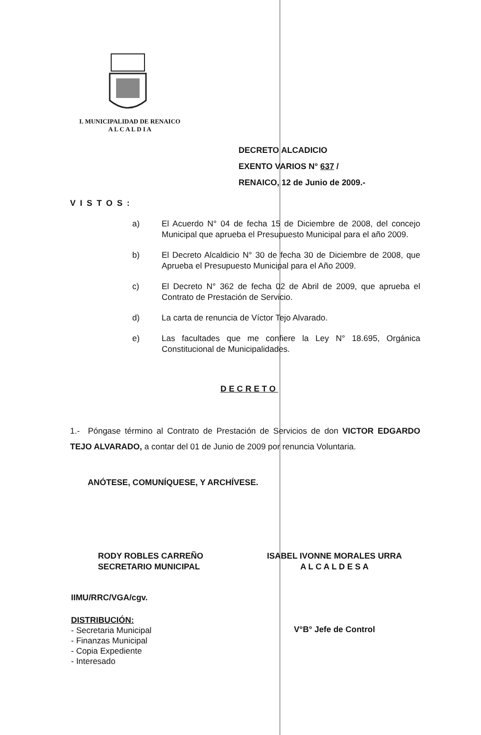I. MUNICIPALIDAD DE RENAICO
A L C A L D I A
DECRETO ALCADICIO
EXENTO VARIOS N° 637 /
RENAICO, 12 de Junio de 2009.-
VISTOS:
a) El Acuerdo N° 04 de fecha 15 de Diciembre de 2008, del concejo Municipal que aprueba el Presupuesto Municipal para el año 2009.
b) El Decreto Alcaldicio N° 30 de fecha 30 de Diciembre de 2008, que Aprueba el Presupuesto Municipal para el Año 2009.
c) El Decreto N° 362 de fecha 02 de Abril de 2009, que aprueba el Contrato de Prestación de Servicio.
d) La carta de renuncia de Víctor Tejo Alvarado.
e) Las facultades que me confiere la Ley N° 18.695, Orgánica Constitucional de Municipalidades.
DECRETO
1.- Póngase término al Contrato de Prestación de Servicios de don VICTOR EDGARDO TEJO ALVARADO, a contar del 01 de Junio de 2009 por renuncia Voluntaria.
ANÓTESE, COMUNÍQUESE, Y ARCHÍVESE.
RODY ROBLES CARREÑO
SECRETARIO MUNICIPAL
ISABEL IVONNE MORALES URRA
A L C A L D E S A
IIMU/RRC/VGA/cgv.
V°B° Jefe de Control
DISTRIBUCIÓN:
- Secretaria Municipal
- Finanzas Municipal
- Copia Expediente
- Interesado